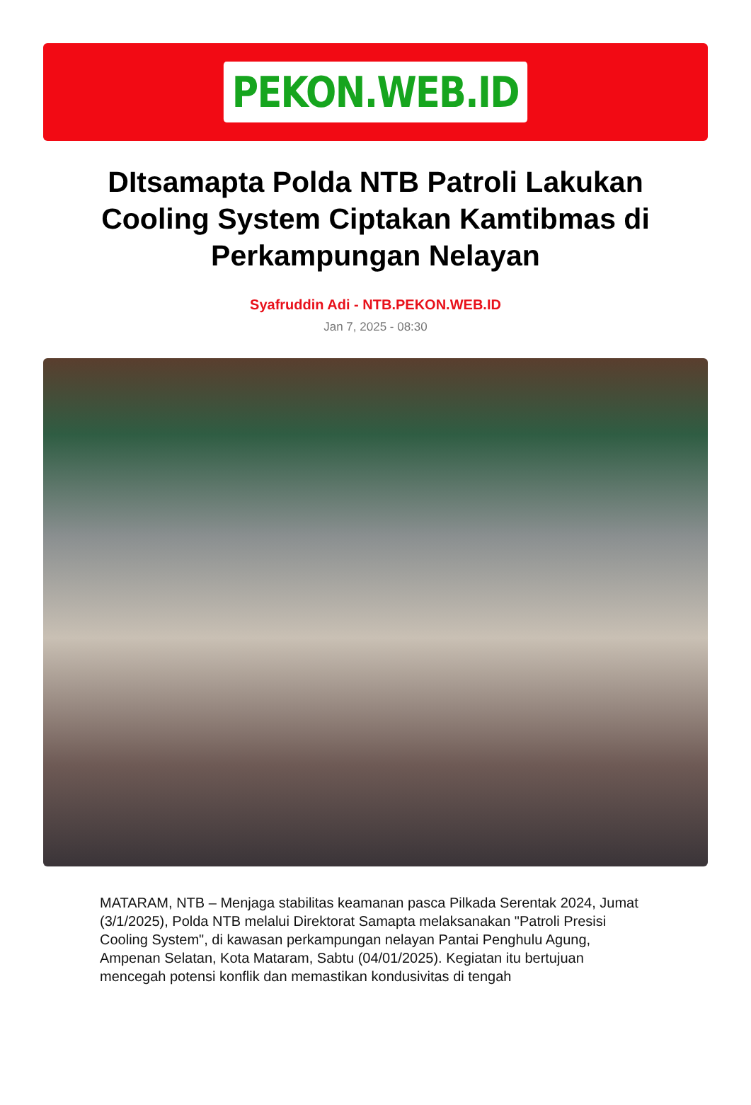PEKON.WEB.ID
DItsamapta Polda NTB Patroli Lakukan Cooling System Ciptakan Kamtibmas di Perkampungan Nelayan
Syafruddin Adi - NTB.PEKON.WEB.ID
Jan 7, 2025 - 08:30
MATARAM, NTB – Menjaga stabilitas keamanan pasca Pilkada Serentak 2024, Jumat (3/1/2025), Polda NTB melalui Direktorat Samapta melaksanakan "Patroli Presisi Cooling System", di kawasan perkampungan nelayan Pantai Penghulu Agung, Ampenan Selatan, Kota Mataram, Sabtu (04/01/2025). Kegiatan itu bertujuan mencegah potensi konflik dan memastikan kondusivitas di tengah